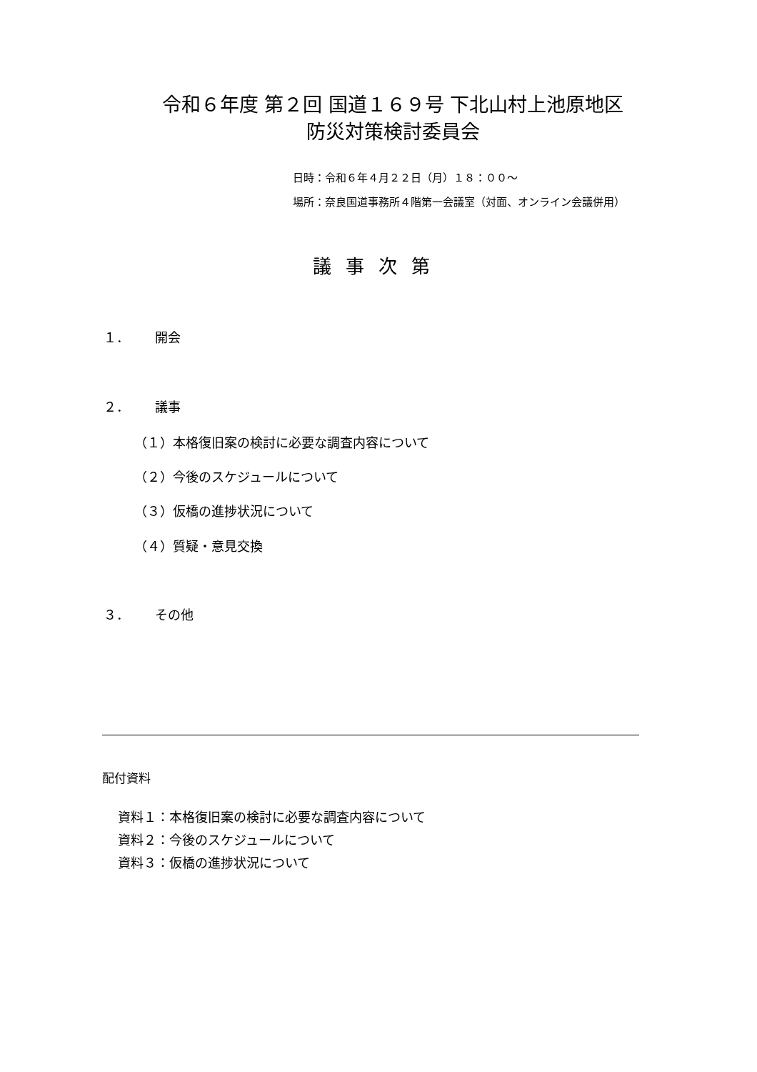令和６年度 第２回 国道１６９号 下北山村上池原地区
防災対策検討委員会
日時：令和６年４月２２日（月）１８：００～
場所：奈良国道事務所４階第一会議室（対面、オンライン会議併用）
議事次第
１． 開会
２． 議事
（１）本格復旧案の検討に必要な調査内容について
（２）今後のスケジュールについて
（３）仮橋の進捗状況について
（４）質疑・意見交換
３． その他
配付資料
資料１：本格復旧案の検討に必要な調査内容について
資料２：今後のスケジュールについて
資料３：仮橋の進捗状況について